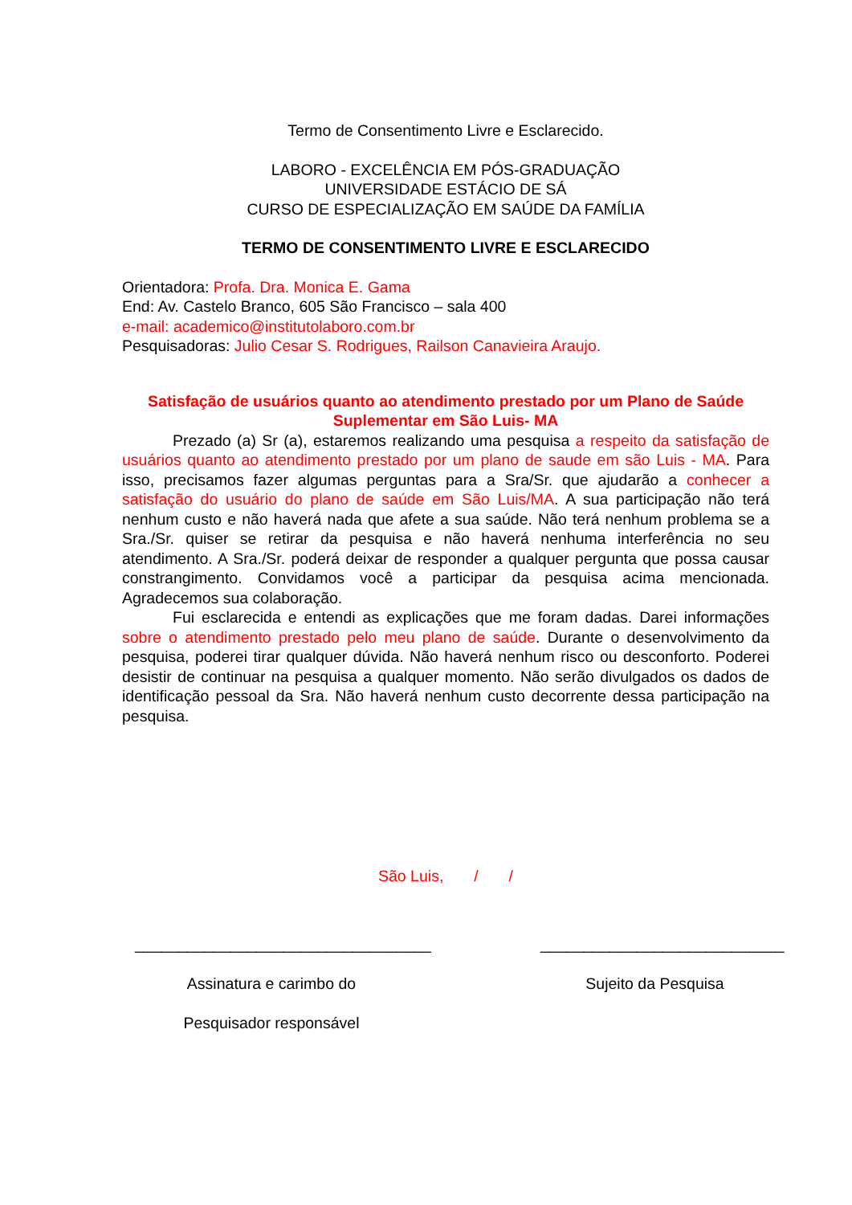Termo de Consentimento Livre e Esclarecido.
LABORO - EXCELÊNCIA EM PÓS-GRADUAÇÃO
UNIVERSIDADE ESTÁCIO DE SÁ
CURSO DE ESPECIALIZAÇÃO EM SAÚDE DA FAMÍLIA
TERMO DE CONSENTIMENTO LIVRE E ESCLARECIDO
Orientadora: Profa. Dra. Monica E. Gama
End: Av. Castelo Branco, 605 São Francisco – sala 400
e-mail: academico@institutolaboro.com.br
Pesquisadoras: Julio Cesar S. Rodrigues, Railson Canavieira Araujo.
Satisfação de usuários quanto ao atendimento prestado por um Plano de Saúde Suplementar em São Luis- MA
Prezado (a) Sr (a), estaremos realizando uma pesquisa a respeito da satisfação de usuários quanto ao atendimento prestado por um plano de saude em são Luis - MA. Para isso, precisamos fazer algumas perguntas para a Sra/Sr. que ajudarão a conhecer a satisfação do usuário do plano de saúde em São Luis/MA. A sua participação não terá nenhum custo e não haverá nada que afete a sua saúde. Não terá nenhum problema se a Sra./Sr. quiser se retirar da pesquisa e não haverá nenhuma interferência no seu atendimento. A Sra./Sr. poderá deixar de responder a qualquer pergunta que possa causar constrangimento. Convidamos você a participar da pesquisa acima mencionada. Agradecemos sua colaboração.
Fui esclarecida e entendi as explicações que me foram dadas. Darei informações sobre o atendimento prestado pelo meu plano de saúde. Durante o desenvolvimento da pesquisa, poderei tirar qualquer dúvida. Não haverá nenhum risco ou desconforto. Poderei desistir de continuar na pesquisa a qualquer momento. Não serão divulgados os dados de identificação pessoal da Sra. Não haverá nenhum custo decorrente dessa participação na pesquisa.
São Luis, / /
__________________________________
Assinatura e carimbo do
Pesquisador responsável
____________________________
Sujeito da Pesquisa